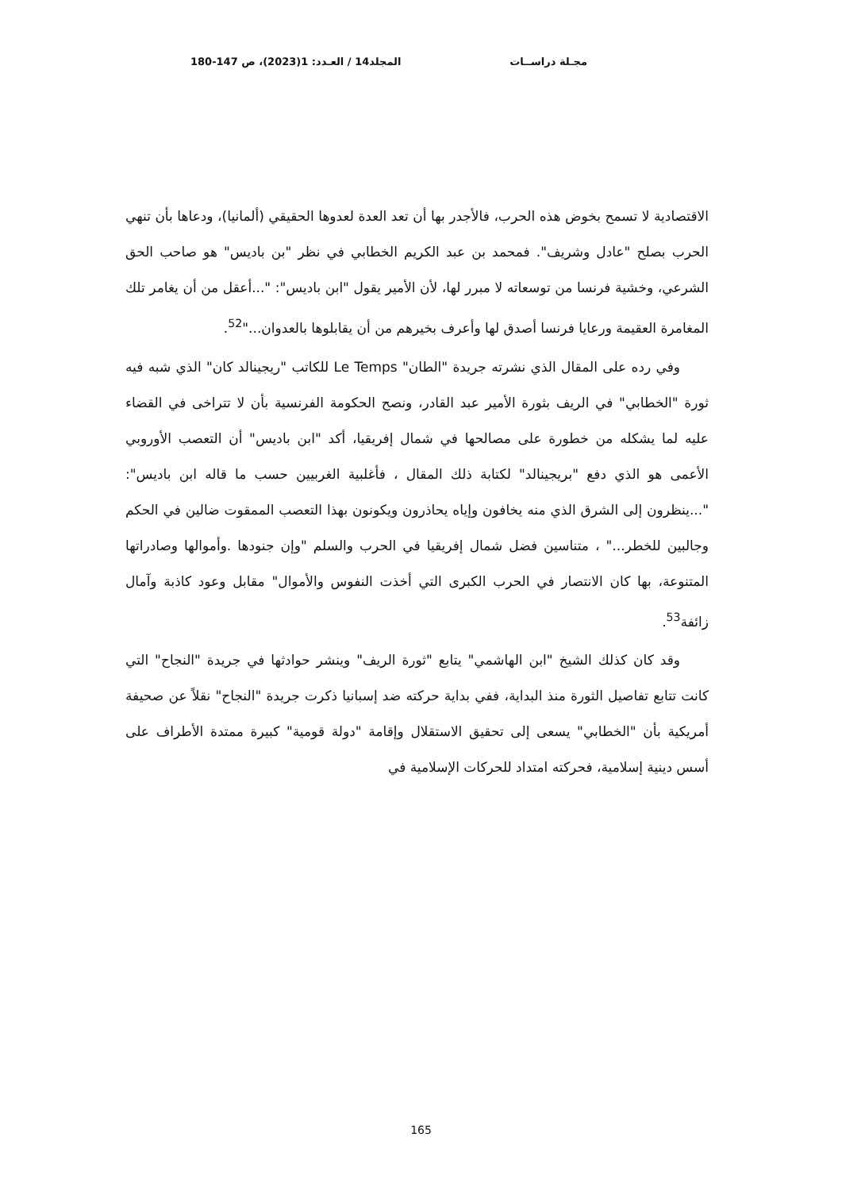مجـلة دراســات المجلد14 / العـدد: 1(2023)، ص 147-180
الاقتصادية لا تسمح بخوض هذه الحرب، فالأجدر بها أن تعد العدة لعدوها الحقيقي (ألمانيا)، ودعاها بأن تنهي الحرب بصلح "عادل وشريف". فمحمد بن عبد الكريم الخطابي في نظر "بن باديس" هو صاحب الحق الشرعي، وخشية فرنسا من توسعاته لا مبرر لها، لأن الأمير يقول "ابن باديس": "...أعقل من أن يغامر تلك المغامرة العقيمة ورعايا فرنسا أصدق لها وأعرف بخيرهم من أن يقابلوها بالعدوان..."<sup>52</sup>.
وفي رده على المقال الذي نشرته جريدة "الطان" Le Temps للكاتب "ريجينالد كان" الذي شبه فيه ثورة "الخطابي" في الريف بثورة الأمير عبد القادر، ونصح الحكومة الفرنسية بأن لا تتراخى في القضاء عليه لما يشكله من خطورة على مصالحها في شمال إفريقيا، أكد "ابن باديس" أن التعصب الأوروبي الأعمى هو الذي دفع "بريجينالد" لكتابة ذلك المقال ، فأغلبية الغربيين حسب ما قاله ابن باديس": "...ينظرون إلى الشرق الذي منه يخافون وإياه يحاذرون ويكونون بهذا التعصب الممقوت ضالين في الحكم وجالبين للخطر..." ، متناسين فضل شمال إفريقيا في الحرب والسلم "وإن جنودها .وأموالها وصادراتها المتنوعة، بها كان الانتصار في الحرب الكبرى التي أخذت النفوس والأموال" مقابل وعود كاذبة وآمال زائفة<sup>53</sup>.
وقد كان كذلك الشيخ "ابن الهاشمي" يتابع "ثورة الريف" وينشر حوادثها في جريدة "النجاح" التي كانت تتابع تفاصيل الثورة منذ البداية، ففي بداية حركته ضد إسبانيا ذكرت جريدة "النجاح" نقلاً عن صحيفة أمريكية بأن "الخطابي" يسعى إلى تحقيق الاستقلال وإقامة "دولة قومية" كبيرة ممتدة الأطراف على أسس دينية إسلامية، فحركته امتداد للحركات الإسلامية في
165